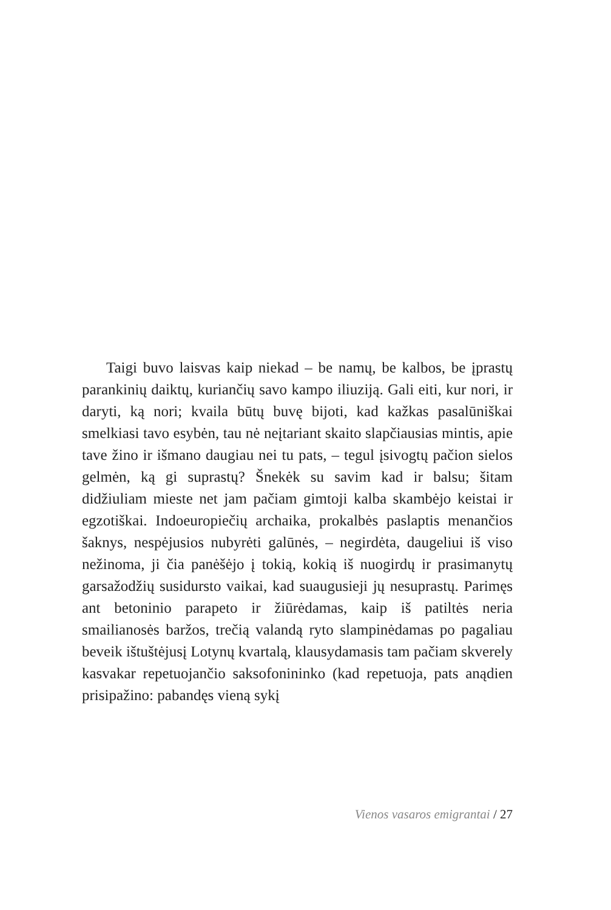Taigi buvo laisvas kaip niekad – be namų, be kalbos, be įprastų parankinių daiktų, kuriančių savo kampo iliuziją. Gali eiti, kur nori, ir daryti, ką nori; kvaila būtų buvę bijoti, kad kažkas pasalūniškai smelkiasi tavo esybėn, tau nė neįtariant skaito slapčiausias mintis, apie tave žino ir išmano daugiau nei tu pats, – tegul įsivogtų pačion sielos gelmėn, ką gi suprastų? Šnekėk su savim kad ir balsu; šitam didžiuliam mieste net jam pačiam gimtoji kalba skambėjo keistai ir egzotiškai. Indoeuropiečių archaika, prokalbės paslaptis menančios šaknys, nespėjusios nubyrėti galūnės, – negirdėta, daugeliui iš viso nežinoma, ji čia panėšėjo į tokią, kokią iš nuogirdų ir prasimanytų garsažodžių susidursto vaikai, kad suaugusieji jų nesuprastų. Parimęs ant betoninio parapeto ir žiūrėdamas, kaip iš patiltės neria smailianosės baržos, trečią valandą ryto slampinėdamas po pagaliau beveik ištuštėjusį Lotynų kvartalą, klausydamasis tam pačiam skverely kasvakar repetuojančio saksofonininko (kad repetuoja, pats anądien prisipažino: pabandęs vieną sykį
Vienos vasaros emigrantai / 27